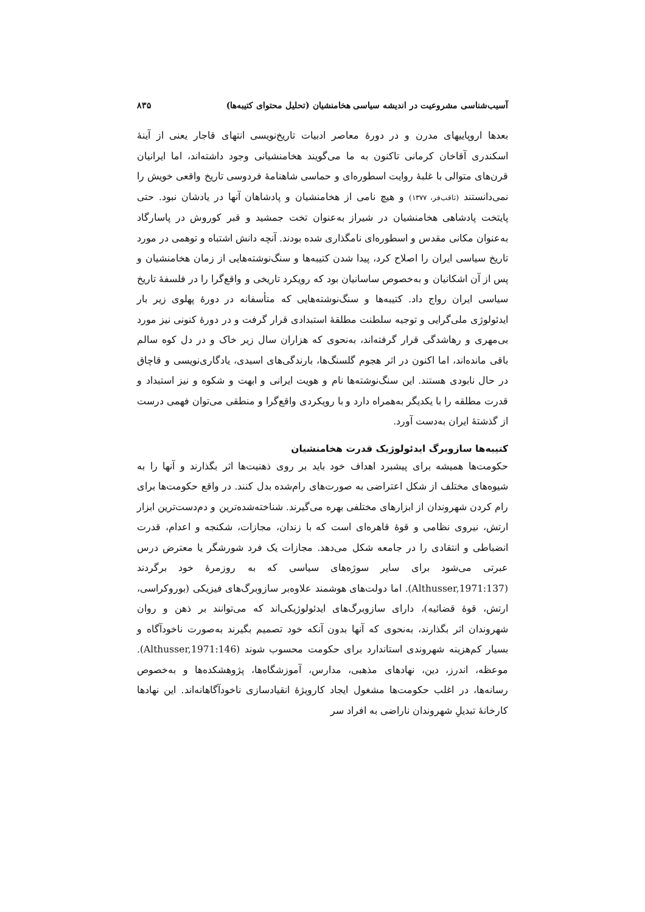آسیب‌شناسی مشروعیت در اندیشه سیاسی هخامنشیان (تحلیل محتوای کتیبه‌ها) ۸۳۵
بعدها اروپاییهای مدرن و در دورۀ معاصر ادبیات تاریخ‌نویسی انتهای قاجار یعنی از آینۀ اسکندری آقاخان کرمانی تاکنون به ما می‌گویند هخامنشیانی وجود داشته‌اند، اما ایرانیان قرن‌های متوالی با غلبۀ روایت اسطوره‌ای و حماسی شاهنامۀ فردوسی تاریخ واقعی خویش را نمی‌دانستند (ثاقب‌فر، ۱۳۷۷) و هیچ نامی از هخامنشیان و پادشاهان آنها در یادشان نبود. حتی پایتخت پادشاهی هخامنشیان در شیراز به‌عنوان تخت جمشید و قبر کوروش در پاسارگاد به‌عنوان مکانی مقدس و اسطوره‌ای نامگذاری شده بودند. آنچه دانش اشتباه و توهمی در مورد تاریخ سیاسی ایران را اصلاح کرد، پیدا شدن کتیبه‌ها و سنگ‌نوشته‌هایی از زمان هخامنشیان و پس از آن اشکانیان و به‌خصوص ساسانیان بود که رویکرد تاریخی و واقع‌گرا را در فلسفۀ تاریخ سیاسی ایران رواج داد. کتیبه‌ها و سنگ‌نوشته‌هایی که متأسفانه در دورۀ پهلوی زیر بار ایدئولوژی ملی‌گرایی و توجیه سلطنت مطلقۀ استبدادی قرار گرفت و در دورۀ کنونی نیز مورد بی‌مهری و رهاشدگی قرار گرفته‌اند، به‌نحوی که هزاران سال زیر خاک و در دل کوه سالم باقی مانده‌اند، اما اکنون در اثر هجوم گلسنگ‌ها، بارندگی‌های اسیدی، یادگاری‌نویسی و قاچاق در حال نابودی هستند. این سنگ‌نوشته‌ها نام و هویت ایرانی و ابهت و شکوه و نیز استبداد و قدرت مطلقه را با یکدیگر به‌همراه دارد و با رویکردی واقع‌گرا و منطقی می‌توان فهمی درست از گذشتۀ ایران به‌دست آورد.
کتیبه‌ها سازوبرگ ایدئولوژیک قدرت هخامنشیان
حکومت‌ها همیشه برای پیشبرد اهداف خود باید بر روی ذهنیت‌ها اثر بگذارند و آنها را به شیوه‌های مختلف از شکل اعتراضی به صورت‌های رام‌شده بدل کنند. در واقع حکومت‌ها برای رام کردن شهروندان از ابزارهای مختلفی بهره می‌گیرند. شناخته‌شده‌ترین و دم‌دست‌ترین ابزار ارتش، نیروی نظامی و قوۀ قاهره‌ای است که با زندان، مجازات، شکنجه و اعدام، قدرت انضباطی و انتقادی را در جامعه شکل می‌دهد. مجازات یک فرد شورشگر یا معترض درس عبرتی می‌شود برای سایر سوژه‌های سیاسی که به روزمرۀ خود برگردند (Althusser,1971:137). اما دولت‌های هوشمند علاوه‌بر سازوبرگ‌های فیزیکی (بوروکراسی، ارتش، قوۀ قضائیه)، دارای سازوبرگ‌های ایدئولوژیکی‌اند که می‌توانند بر ذهن و روان شهروندان اثر بگذارند، به‌نحوی که آنها بدون آنکه خود تصمیم بگیرند به‌صورت ناخودآگاه و بسیار کم‌هزینه شهروندی استاندارد برای حکومت محسوب شوند (Althusser,1971:146). موعظه، اندرز، دین، نهادهای مذهبی، مدارس، آموزشگاه‌ها، پژوهشکده‌ها و به‌خصوص رسانه‌ها، در اغلب حکومت‌ها مشغول ایجاد کارویژۀ انقیادسازی ناخودآگاهانه‌اند. این نهادها کارخانۀ تبدیلِ شهروندان ناراضی به افراد سر